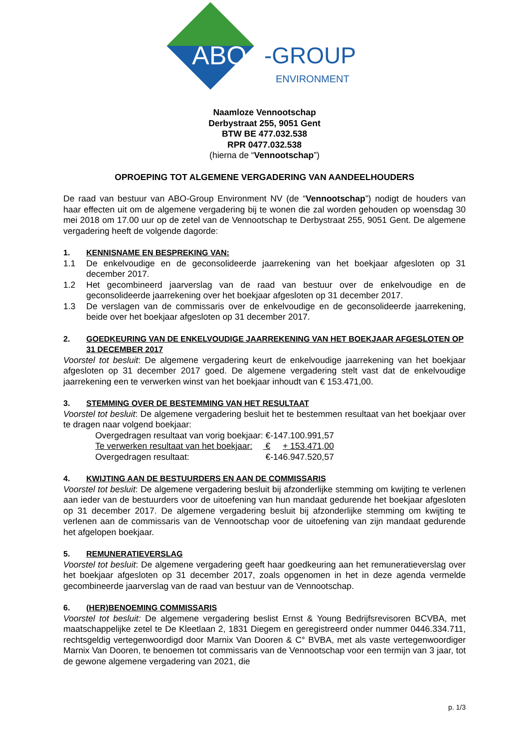ABO -GROUP
ENVIRONMENT
Naamloze Vennootschap
Derbystraat 255, 9051 Gent
BTW BE 477.032.538
RPR 0477.032.538
(hierna de “Vennootschap”)
OPROEPING TOT ALGEMENE VERGADERING VAN AANDEELHOUDERS
De raad van bestuur van ABO-Group Environment NV (de “Vennootschap”) nodigt de houders van haar effecten uit om de algemene vergadering bij te wonen die zal worden gehouden op woensdag 30 mei 2018 om 17.00 uur op de zetel van de Vennootschap te Derbystraat 255, 9051 Gent. De algemene vergadering heeft de volgende dagorde:
1. KENNISNAME EN BESPREKING VAN:
1.1 De enkelvoudige en de geconsolideerde jaarrekening van het boekjaar afgesloten op 31 december 2017.
1.2 Het gecombineerd jaarverslag van de raad van bestuur over de enkelvoudige en de geconsolideerde jaarrekening over het boekjaar afgesloten op 31 december 2017.
1.3 De verslagen van de commissaris over de enkelvoudige en de geconsolideerde jaarrekening, beide over het boekjaar afgesloten op 31 december 2017.
2. GOEDKEURING VAN DE ENKELVOUDIGE JAARREKENING VAN HET BOEKJAAR AFGESLOTEN OP 31 DECEMBER 2017
Voorstel tot besluit: De algemene vergadering keurt de enkelvoudige jaarrekening van het boekjaar afgesloten op 31 december 2017 goed. De algemene vergadering stelt vast dat de enkelvoudige jaarrekening een te verwerken winst van het boekjaar inhoudt van € 153.471,00.
3. STEMMING OVER DE BESTEMMING VAN HET RESULTAAT
Voorstel tot besluit: De algemene vergadering besluit het te bestemmen resultaat van het boekjaar over te dragen naar volgend boekjaar:
| Overgedragen resultaat van vorig boekjaar: | € | -147.100.991,57 |
| Te verwerken resultaat van het boekjaar: | € | + 153.471,00 |
| Overgedragen resultaat: | € | -146.947.520,57 |
4. KWIJTING AAN DE BESTUURDERS EN AAN DE COMMISSARIS
Voorstel tot besluit: De algemene vergadering besluit bij afzonderlijke stemming om kwijting te verlenen aan ieder van de bestuurders voor de uitoefening van hun mandaat gedurende het boekjaar afgesloten op 31 december 2017. De algemene vergadering besluit bij afzonderlijke stemming om kwijting te verlenen aan de commissaris van de Vennootschap voor de uitoefening van zijn mandaat gedurende het afgelopen boekjaar.
5. REMUNERATIEVERSLAG
Voorstel tot besluit: De algemene vergadering geeft haar goedkeuring aan het remuneratieverslag over het boekjaar afgesloten op 31 december 2017, zoals opgenomen in het in deze agenda vermelde gecombineerde jaarverslag van de raad van bestuur van de Vennootschap.
6. (HER)BENOEMING COMMISSARIS
Voorstel tot besluit: De algemene vergadering beslist Ernst & Young Bedrijfsrevisoren BCVBA, met maatschappelijke zetel te De Kleetlaan 2, 1831 Diegem en geregistreerd onder nummer 0446.334.711, rechtsgeldig vertegenwoordigd door Marnix Van Dooren & C° BVBA, met als vaste vertegenwoordiger Marnix Van Dooren, te benoemen tot commissaris van de Vennootschap voor een termijn van 3 jaar, tot de gewone algemene vergadering van 2021, die
p. 1/3